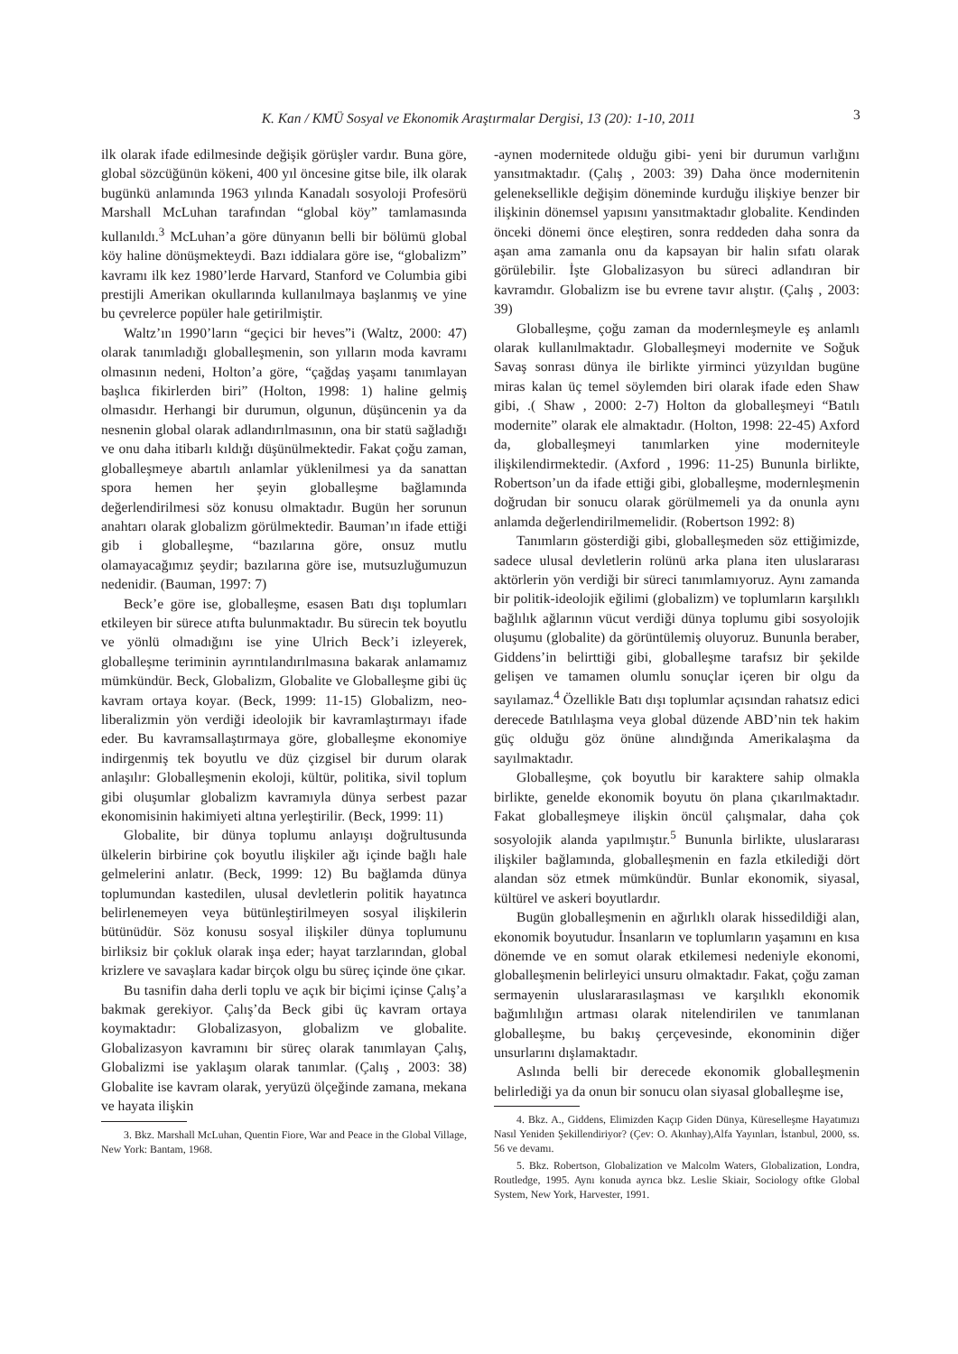K. Kan / KMÜ Sosyal ve Ekonomik Araştırmalar Dergisi, 13 (20): 1-10, 2011 3
ilk olarak ifade edilmesinde değişik görüşler vardır. Buna göre, global sözcüğünün kökeni, 400 yıl öncesine gitse bile, ilk olarak bugünkü anlamında 1963 yılında Kanadalı sosyoloji Profesörü Marshall McLuhan tarafından “global köy” tamlamasında kullanıldı.<sup>3</sup> McLuhan’a göre dünyanın belli bir bölümü global köy haline dönüşmekteydi. Bazı iddialara göre ise, “globalizm” kavramı ilk kez 1980’lerde Harvard, Stanford ve Columbia gibi prestijli Amerikan okullarında kullanılmaya başlanmış ve yine bu çevrelerce popüler hale getirilmiştir.
Waltz’ın 1990’ların “geçici bir heves”i (Waltz, 2000: 47) olarak tanımladığı globalleşmenin, son yılların moda kavramı olmasının nedeni, Holton’a göre, “çağdaş yaşamı tanımlayan başlıca fikirlerden biri” (Holton, 1998: 1) haline gelmiş olmasıdır. Herhangi bir durumun, olgunun, düşüncenin ya da nesnenin global olarak adlandırılmasının, ona bir statü sağladığı ve onu daha itibarlı kıldığı düşünülmektedir. Fakat çoğu zaman, globalleşmeye abartılı anlamlar yüklenilmesi ya da sanattan spora hemen her şeyin globalleşme bağlamında değerlendirilmesi söz konusu olmaktadır. Bugün her sorunun anahtarı olarak globalizm görülmektedir. Bauman’ın ifade ettiği gib i globalleşme, “bazılarına göre, onsuz mutlu olamayacağımız şeydir; bazılarına göre ise, mutsuzluğumuzun nedenidir. (Bauman, 1997: 7)
Beck’e göre ise, globalleşme, esasen Batı dışı toplumları etkileyen bir sürece atıfta bulunmaktadır. Bu sürecin tek boyutlu ve yönlü olmadığını ise yine Ulrich Beck’i izleyerek, globalleşme teriminin ayrıntılandırılmasına bakarak anlamamız mümkündür. Beck, Globalizm, Globalite ve Globalleşme gibi üç kavram ortaya koyar. (Beck, 1999: 11-15) Globalizm, neo-liberalizmin yön verdiği ideolojik bir kavramlaştırmayı ifade eder. Bu kavramsallaştırmaya göre, globalleşme ekonomiye indirgenmiş tek boyutlu ve düz çizgisel bir durum olarak anlaşılır: Globalleşmenin ekoloji, kültür, politika, sivil toplum gibi oluşumlar globalizm kavramıyla dünya serbest pazar ekonomisinin hakimiyeti altına yerleştirilir. (Beck, 1999: 11)
Globalite, bir dünya toplumu anlayışı doğrultusunda ülkelerin birbirine çok boyutlu ilişkiler ağı içinde bağlı hale gelmelerini anlatır. (Beck, 1999: 12) Bu bağlamda dünya toplumundan kastedilen, ulusal devletlerin politik hayatınca belirlenemeyen veya bütünleştirilmeyen sosyal ilişkilerin bütünüdür. Söz konusu sosyal ilişkiler dünya toplumunu birliksiz bir çokluk olarak inşa eder; hayat tarzlarından, global krizlere ve savaşlara kadar birçok olgu bu süreç içinde öne çıkar.
Bu tasnifin daha derli toplu ve açık bir biçimi içinse Çalış’a bakmak gerekiyor. Çalış’da Beck gibi üç kavram ortaya koymaktadır: Globalizasyon, globalizm ve globalite. Globalizasyon kavramını bir süreç olarak tanımlayan Çalış, Globalizmi ise yaklaşım olarak tanımlar. (Çalış , 2003: 38) Globalite ise kavram olarak, yeryüzü ölçeğinde zamana, mekana ve hayata ilişkin
3. Bkz. Marshall McLuhan, Quentin Fiore, War and Peace in the Global Village, New York: Bantam, 1968.
-aynen modernitede olduğu gibi- yeni bir durumun varlığını yansıtmaktadır. (Çalış , 2003: 39) Daha önce modernitenin geleneksellikle değişim döneminde kurduğu ilişkiye benzer bir ilişkinin dönemsel yapısını yansıtmaktadır globalite. Kendinden önceki dönemi önce eleştiren, sonra reddeden daha sonra da aşan ama zamanla onu da kapsayan bir halin sıfatı olarak görülebilir. İşte Globalizasyon bu süreci adlandıran bir kavramdır. Globalizm ise bu evrene tavır alıştır. (Çalış , 2003: 39)
Globalleşme, çoğu zaman da modernleşmeyle eş anlamlı olarak kullanılmaktadır. Globalleşmeyi modernite ve Soğuk Savaş sonrası dünya ile birlikte yirminci yüzyıldan bugüne miras kalan üç temel söylemden biri olarak ifade eden Shaw gibi, .( Shaw , 2000: 2-7) Holton da globalleşmeyi “Batılı modernite” olarak ele almaktadır. (Holton, 1998: 22-45) Axford da, globalleşmeyi tanımlarken yine moderniteyle ilişkilendirmektedir. (Axford , 1996: 11-25) Bununla birlikte, Robertson’un da ifade ettiği gibi, globalleşme, modernleşmenin doğrudan bir sonucu olarak görülmemeli ya da onunla aynı anlamda değerlendirilmemelidir. (Robertson 1992: 8)
Tanımların gösterdiği gibi, globalleşmeden söz ettiğimizde, sadece ulusal devletlerin rolünü arka plana iten uluslararası aktörlerin yön verdiği bir süreci tanımlamıyoruz. Aynı zamanda bir politik-ideolojik eğilimi (globalizm) ve toplumların karşılıklı bağlılık ağlarının vücut verdiği dünya toplumu gibi sosyolojik oluşumu (globalite) da görüntülemiş oluyoruz. Bununla beraber, Giddens’in belirttiği gibi, globalleşme tarafsız bir şekilde gelişen ve tamamen olumlu sonuçlar içeren bir olgu da sayılamaz.<sup>4</sup> Özellikle Batı dışı toplumlar açısından rahatsız edici derecede Batılılaşma veya global düzende ABD’nin tek hakim güç olduğu göz önüne alındığında Amerikalaşma da sayılmaktadır.
Globalleşme, çok boyutlu bir karaktere sahip olmakla birlikte, genelde ekonomik boyutu ön plana çıkarılmaktadır. Fakat globalleşmeye ilişkin öncül çalışmalar, daha çok sosyolojik alanda yapılmıştır.<sup>5</sup> Bununla birlikte, uluslararası ilişkiler bağlamında, globalleşmenin en fazla etkilediği dört alandan söz etmek mümkündür. Bunlar ekonomik, siyasal, kültürel ve askeri boyutlardır.
Bugün globalleşmenin en ağırlıklı olarak hissedildiği alan, ekonomik boyutudur. İnsanların ve toplumların yaşamını en kısa dönemde ve en somut olarak etkilemesi nedeniyle ekonomi, globalleşmenin belirleyici unsuru olmaktadır. Fakat, çoğu zaman sermayenin uluslararasılaşması ve karşılıklı ekonomik bağımlılığın artması olarak nitelendirilen ve tanımlanan globalleşme, bu bakış çerçevesinde, ekonominin diğer unsurlarını dışlamaktadır.
Aslında belli bir derecede ekonomik globalleşmenin belirlediği ya da onun bir sonucu olan siyasal globalleşme ise,
4. Bkz. A., Giddens, Elimizden Kaçıp Giden Dünya, Küreselleşme Hayatımızı Nasıl Yeniden Şekillendiriyor? (Çev: O. Akınhay),Alfa Yayınları, İstanbul, 2000, ss. 56 ve devamı.
5. Bkz. Robertson, Globalization ve Malcolm Waters, Globalization, Londra, Routledge, 1995. Aynı konuda ayrıca bkz. Leslie Skiair, Sociology oftke Global System, New York, Harvester, 1991.